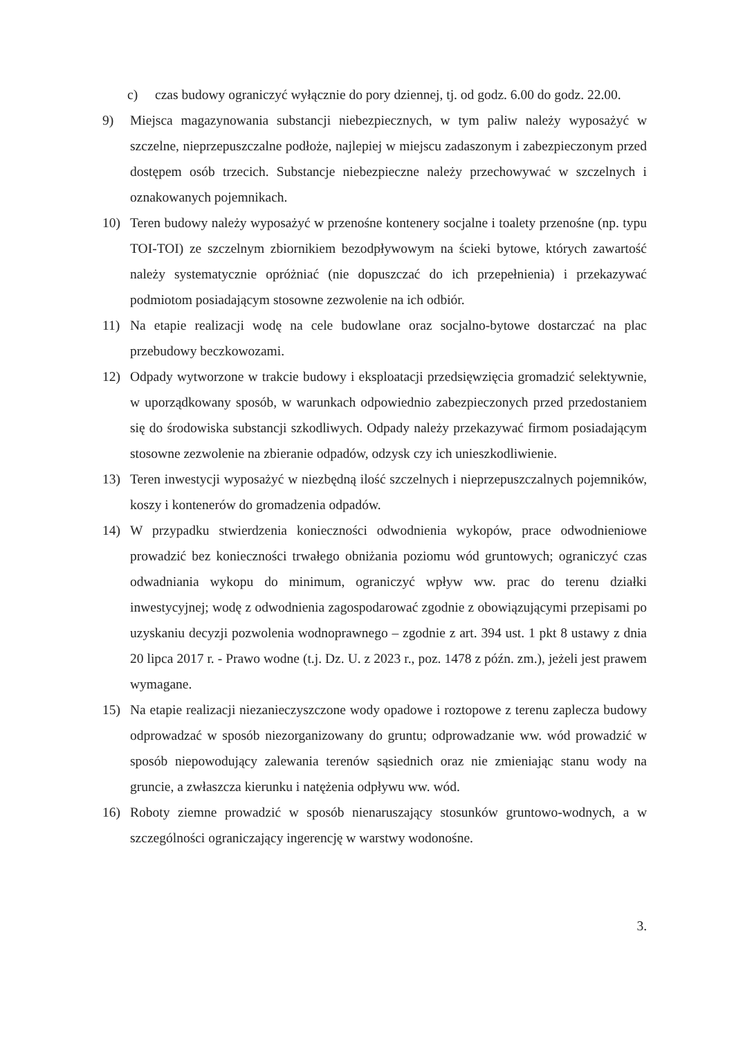c) czas budowy ograniczyć wyłącznie do pory dziennej, tj. od godz. 6.00 do godz. 22.00.
9) Miejsca magazynowania substancji niebezpiecznych, w tym paliw należy wyposażyć w szczelne, nieprzepuszczalne podłoże, najlepiej w miejscu zadaszonym i zabezpieczonym przed dostępem osób trzecich. Substancje niebezpieczne należy przechowywać w szczelnych i oznakowanych pojemnikach.
10) Teren budowy należy wyposażyć w przenośne kontenery socjalne i toalety przenośne (np. typu TOI-TOI) ze szczelnym zbiornikiem bezodpływowym na ścieki bytowe, których zawartość należy systematycznie opróżniać (nie dopuszczać do ich przepełnienia) i przekazywać podmiotom posiadającym stosowne zezwolenie na ich odbiór.
11) Na etapie realizacji wodę na cele budowlane oraz socjalno-bytowe dostarczać na plac przebudowy beczkowozami.
12) Odpady wytworzone w trakcie budowy i eksploatacji przedsięwzięcia gromadzić selektywnie, w uporządkowany sposób, w warunkach odpowiednio zabezpieczonych przed przedostaniem się do środowiska substancji szkodliwych. Odpady należy przekazywać firmom posiadającym stosowne zezwolenie na zbieranie odpadów, odzysk czy ich unieszkodliwienie.
13) Teren inwestycji wyposażyć w niezbędną ilość szczelnych i nieprzepuszczalnych pojemników, koszy i kontenerów do gromadzenia odpadów.
14) W przypadku stwierdzenia konieczności odwodnienia wykopów, prace odwodnieniowe prowadzić bez konieczności trwałego obniżania poziomu wód gruntowych; ograniczyć czas odwadniania wykopu do minimum, ograniczyć wpływ ww. prac do terenu działki inwestycyjnej; wodę z odwodnienia zagospodarować zgodnie z obowiązującymi przepisami po uzyskaniu decyzji pozwolenia wodnoprawnego – zgodnie z art. 394 ust. 1 pkt 8 ustawy z dnia 20 lipca 2017 r. - Prawo wodne (t.j. Dz. U. z 2023 r., poz. 1478 z późn. zm.), jeżeli jest prawem wymagane.
15) Na etapie realizacji niezanieczyszczone wody opadowe i roztopowe z terenu zaplecza budowy odprowadzać w sposób niezorganizowany do gruntu; odprowadzanie ww. wód prowadzić w sposób niepowodujący zalewania terenów sąsiednich oraz nie zmieniając stanu wody na gruncie, a zwłaszcza kierunku i natężenia odpływu ww. wód.
16) Roboty ziemne prowadzić w sposób nienaruszający stosunków gruntowo-wodnych, a w szczególności ograniczający ingerencję w warstwy wodonośne.
3.